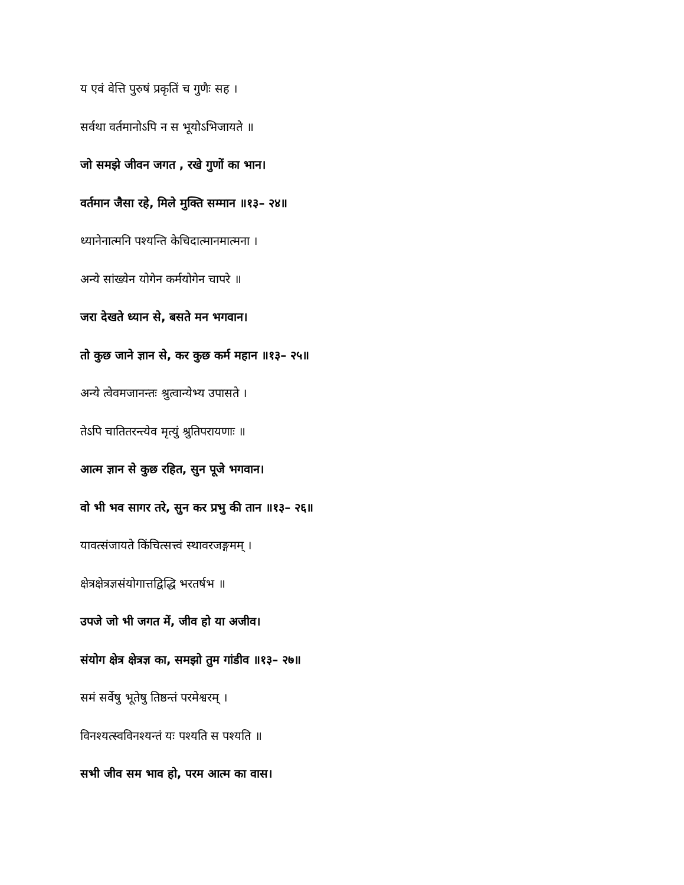य एवं वेत्ति पुरुषं प्रकृतिं च गुणैः सह ।
सर्वथा वर्तमानोऽपि न स भूयोऽभिजायते ॥
जो समझे जीवन जगत , रखे गुणों का भान।
वर्तमान जैसा रहे, मिले मुक्ति सम्मान ॥१३– २४॥
ध्यानेनात्मनि पश्यन्ति केचिदात्मानमात्मना ।
अन्ये सांख्येन योगेन कर्मयोगेन चापरे ॥
जरा देखते ध्यान से, बसते मन भगवान।
तो कुछ जाने ज्ञान से, कर कुछ कर्म महान ॥१३– २५॥
अन्ये त्वेवमजानन्तः श्रुत्वान्येभ्य उपासते ।
तेऽपि चातितरन्त्येव मृत्युं श्रुतिपरायणाः ॥
आत्म ज्ञान से कुछ रहित, सुन पूजे भगवान।
वो भी भव सागर तरे, सुन कर प्रभु की तान ॥१३– २६॥
यावत्संजायते किंचित्सत्त्वं स्थावरजङ्गमम् ।
क्षेत्रक्षेत्रज्ञसंयोगात्तद्विद्धि भरतर्षभ ॥
उपजे जो भी जगत में, जीव हो या अजीव।
संयोग क्षेत्र क्षेत्रज्ञ का, समझो तुम गांडीव ॥१३– २७॥
समं सर्वेषु भूतेषु तिष्ठन्तं परमेश्वरम् ।
विनश्यत्स्वविनश्यन्तं यः पश्यति स पश्यति ॥
सभी जीव सम भाव हो, परम आत्म का वास।